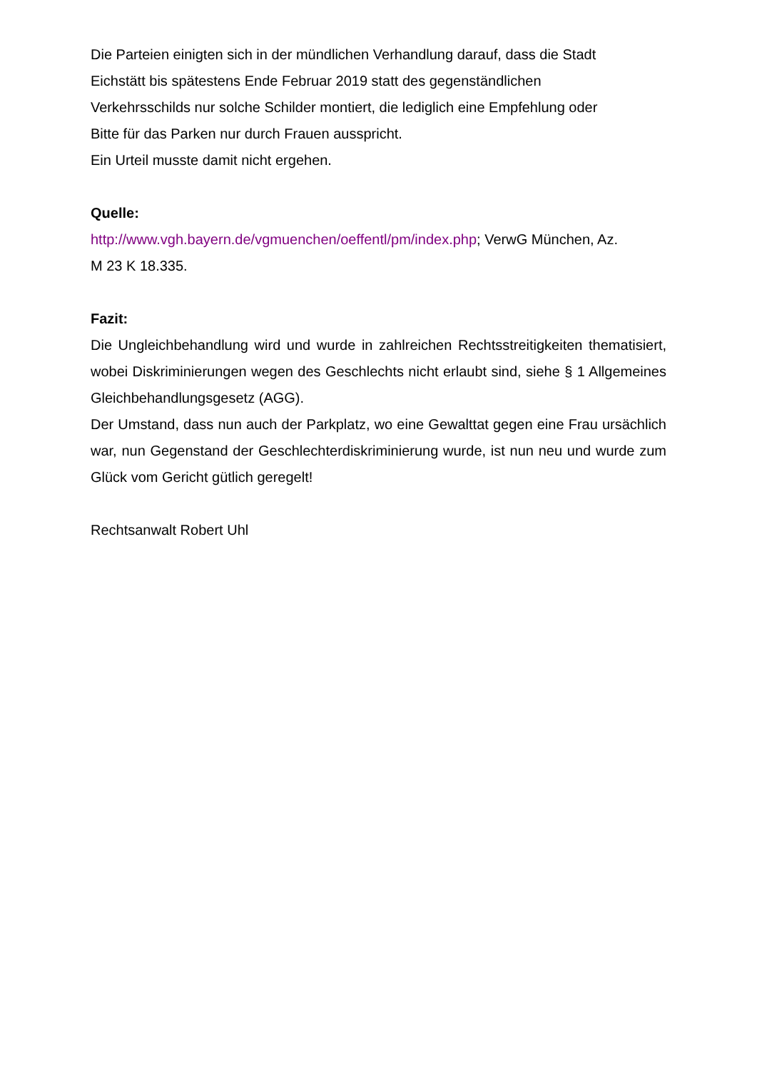Die Parteien einigten sich in der mündlichen Verhandlung darauf, dass die Stadt
Eichstätt bis spätestens Ende Februar 2019 statt des gegenständlichen
Verkehrsschilds nur solche Schilder montiert, die lediglich eine Empfehlung oder
Bitte für das Parken nur durch Frauen ausspricht.
Ein Urteil musste damit nicht ergehen.
Quelle:
http://www.vgh.bayern.de/vgmuenchen/oeffentl/pm/index.php; VerwG München, Az.
M 23 K 18.335.
Fazit:
Die Ungleichbehandlung wird und wurde in zahlreichen Rechtsstreitigkeiten thematisiert, wobei Diskriminierungen wegen des Geschlechts nicht erlaubt sind, siehe § 1 Allgemeines Gleichbehandlungsgesetz (AGG).
Der Umstand, dass nun auch der Parkplatz, wo eine Gewalttat gegen eine Frau ursächlich war, nun Gegenstand der Geschlechterdiskriminierung wurde, ist nun neu und wurde zum Glück vom Gericht gütlich geregelt!
Rechtsanwalt Robert Uhl